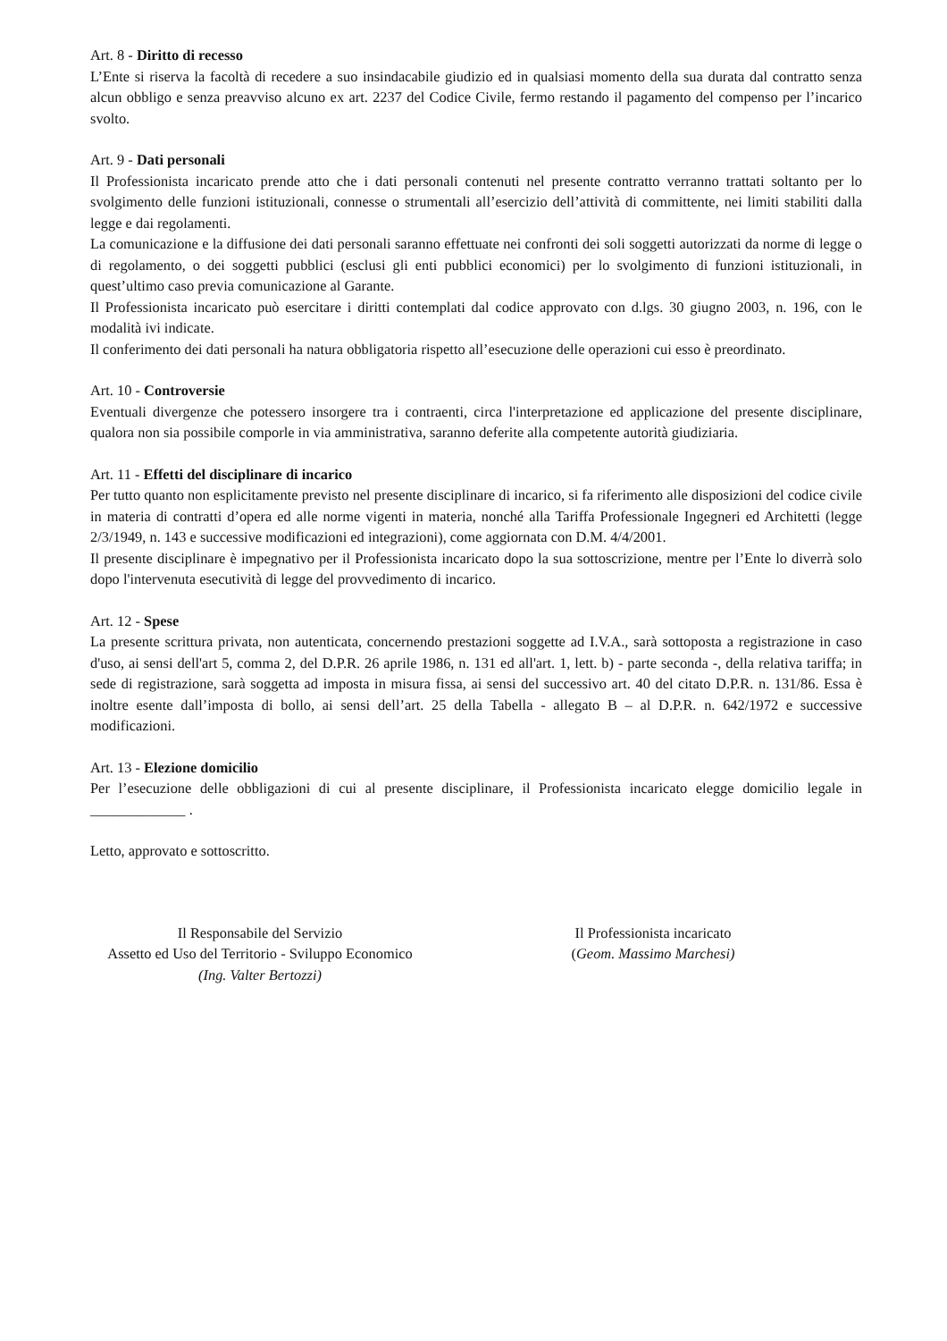Art. 8 - Diritto di recesso
L’Ente si riserva la facoltà di recedere a suo insindacabile giudizio ed in qualsiasi momento della sua durata dal contratto senza alcun obbligo e senza preavviso alcuno ex art. 2237 del Codice Civile, fermo restando il pagamento del compenso per l’incarico svolto.
Art. 9 - Dati personali
Il Professionista incaricato prende atto che i dati personali contenuti nel presente contratto verranno trattati soltanto per lo svolgimento delle funzioni istituzionali, connesse o strumentali all’esercizio dell’attività di committente, nei limiti stabiliti dalla legge e dai regolamenti.
La comunicazione e la diffusione dei dati personali saranno effettuate nei confronti dei soli soggetti autorizzati da norme di legge o di regolamento, o dei soggetti pubblici (esclusi gli enti pubblici economici) per lo svolgimento di funzioni istituzionali, in quest’ultimo caso previa comunicazione al Garante.
Il Professionista incaricato può esercitare i diritti contemplati dal codice approvato con d.lgs. 30 giugno 2003, n. 196, con le modalità ivi indicate.
Il conferimento dei dati personali ha natura obbligatoria rispetto all’esecuzione delle operazioni cui esso è preordinato.
Art. 10 - Controversie
Eventuali divergenze che potessero insorgere tra i contraenti, circa l'interpretazione ed applicazione del presente disciplinare, qualora non sia possibile comporle in via amministrativa, saranno deferite alla competente autorità giudiziaria.
Art. 11 - Effetti del disciplinare di incarico
Per tutto quanto non esplicitamente previsto nel presente disciplinare di incarico, si fa riferimento alle disposizioni del codice civile in materia di contratti d’opera ed alle norme vigenti in materia, nonché alla Tariffa Professionale Ingegneri ed Architetti (legge 2/3/1949, n. 143 e successive modificazioni ed integrazioni), come aggiornata con D.M. 4/4/2001.
Il presente disciplinare è impegnativo per il Professionista incaricato dopo la sua sottoscrizione, mentre per l’Ente lo diverrà solo dopo l'intervenuta esecutività di legge del provvedimento di incarico.
Art. 12 - Spese
La presente scrittura privata, non autenticata, concernendo prestazioni soggette ad I.V.A., sarà sottoposta a registrazione in caso d'uso, ai sensi dell'art 5, comma 2, del D.P.R. 26 aprile 1986, n. 131 ed all'art. 1, lett. b) - parte seconda -, della relativa tariffa; in sede di registrazione, sarà soggetta ad imposta in misura fissa, ai sensi del successivo art. 40 del citato D.P.R. n. 131/86. Essa è inoltre esente dall’imposta di bollo, ai sensi dell’art. 25 della Tabella - allegato B – al D.P.R. n. 642/1972 e successive modificazioni.
Art. 13 - Elezione domicilio
Per l’esecuzione delle obbligazioni di cui al presente disciplinare, il Professionista incaricato elegge domicilio legale in _____________ .
Letto, approvato e sottoscritto.
Il Responsabile del Servizio
Assetto ed Uso del Territorio - Sviluppo Economico
(Ing. Valter Bertozzi)
Il Professionista incaricato
(Geom. Massimo Marchesi)